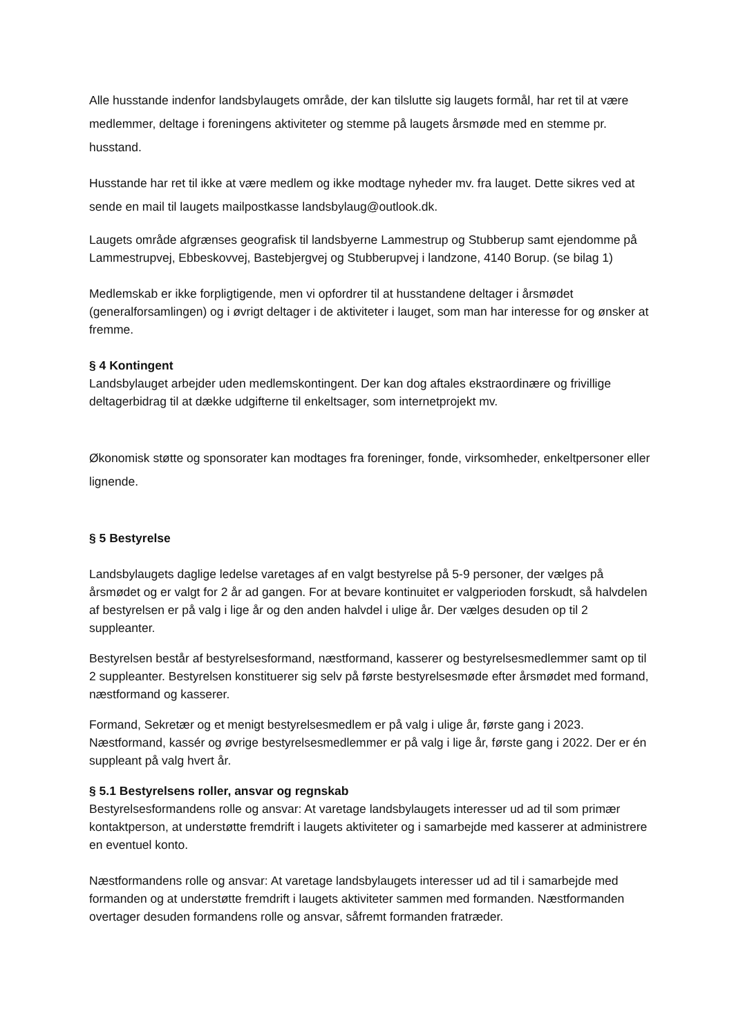Alle husstande indenfor landsbylaugets område, der kan tilslutte sig laugets formål, har ret til at være medlemmer, deltage i foreningens aktiviteter og stemme på laugets årsmøde med en stemme pr. husstand.
Husstande har ret til ikke at være medlem og ikke modtage nyheder mv. fra lauget. Dette sikres ved at sende en mail til laugets mailpostkasse landsbylaug@outlook.dk.
Laugets område afgrænses geografisk til landsbyerne Lammestrup og Stubberup samt ejendomme på Lammestrupvej, Ebbeskovvej, Bastebjergvej og Stubberupvej i landzone, 4140 Borup. (se bilag 1)
Medlemskab er ikke forpligtigende, men vi opfordrer til at husstandene deltager i årsmødet (generalforsamlingen) og i øvrigt deltager i de aktiviteter i lauget, som man har interesse for og ønsker at fremme.
§ 4 Kontingent
Landsbylauget arbejder uden medlemskontingent. Der kan dog aftales ekstraordinære og frivillige deltagerbidrag til at dække udgifterne til enkeltsager, som internetprojekt mv.
Økonomisk støtte og sponsorater kan modtages fra foreninger, fonde, virksomheder, enkeltpersoner eller lignende.
§ 5 Bestyrelse
Landsbylaugets daglige ledelse varetages af en valgt bestyrelse på 5-9 personer, der vælges på årsmødet og er valgt for 2 år ad gangen. For at bevare kontinuitet er valgperioden forskudt, så halvdelen af bestyrelsen er på valg i lige år og den anden halvdel i ulige år. Der vælges desuden op til 2 suppleanter.
Bestyrelsen består af bestyrelsesformand, næstformand, kasserer og bestyrelsesmedlemmer samt op til 2 suppleanter. Bestyrelsen konstituerer sig selv på første bestyrelsesmøde efter årsmødet med formand, næstformand og kasserer.
Formand, Sekretær og et menigt bestyrelsesmedlem er på valg i ulige år, første gang i 2023. Næstformand, kassér og øvrige bestyrelsesmedlemmer er på valg i lige år, første gang i 2022. Der er én suppleant på valg hvert år.
§ 5.1 Bestyrelsens roller, ansvar og regnskab
Bestyrelsesformandens rolle og ansvar: At varetage landsbylaugets interesser ud ad til som primær kontaktperson, at understøtte fremdrift i laugets aktiviteter og i samarbejde med kasserer at administrere en eventuel konto.
Næstformandens rolle og ansvar: At varetage landsbylaugets interesser ud ad til i samarbejde med formanden og at understøtte fremdrift i laugets aktiviteter sammen med formanden. Næstformanden overtager desuden formandens rolle og ansvar, såfremt formanden fratræder.